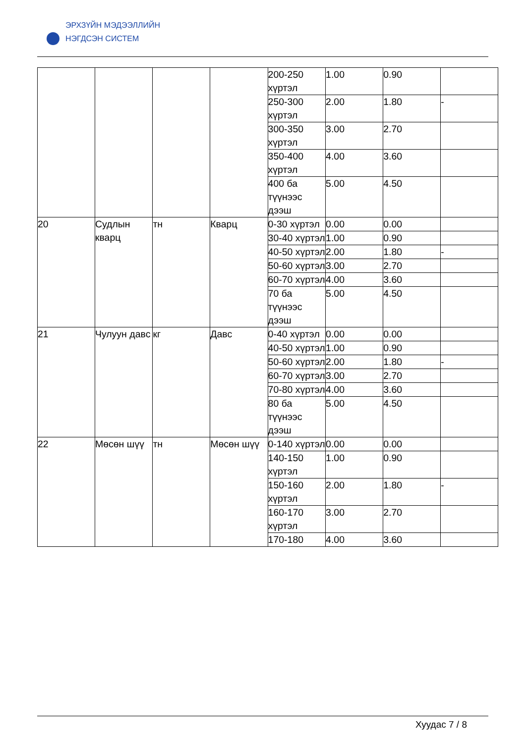ЭРХЗҮЙН МЭДЭЭЛЛИЙН
НЭГДСЭН СИСТЕМ
| | | | | 200-250 хүртэл | 1.00 | 0.90 | |
| | | | | 250-300 хүртэл | 2.00 | 1.80 | - |
| | | | | 300-350 хүртэл | 3.00 | 2.70 | |
| | | | | 350-400 хүртэл | 4.00 | 3.60 | |
| | | | | 400 ба түүнээс дээш | 5.00 | 4.50 | |
| 20 | Судлын кварц | тн | Кварц | 0-30 хүртэл | 0.00 | 0.00 | |
| | | | | 30-40 хүртэл | 1.00 | 0.90 | |
| | | | | 40-50 хүртэл | 2.00 | 1.80 | - |
| | | | | 50-60 хүртэл | 3.00 | 2.70 | |
| | | | | 60-70 хүртэл | 4.00 | 3.60 | |
| | | | | 70 ба түүнээс дээш | 5.00 | 4.50 | |
| 21 | Чулуун давс | кг | Давс | 0-40 хүртэл | 0.00 | 0.00 | |
| | | | | 40-50 хүртэл | 1.00 | 0.90 | |
| | | | | 50-60 хүртэл | 2.00 | 1.80 | - |
| | | | | 60-70 хүртэл | 3.00 | 2.70 | |
| | | | | 70-80 хүртэл | 4.00 | 3.60 | |
| | | | | 80 ба түүнээс дээш | 5.00 | 4.50 | |
| 22 | Мөсөн шүү | тн | Мөсөн шүү | 0-140 хүртэл | 0.00 | 0.00 | |
| | | | | 140-150 хүртэл | 1.00 | 0.90 | |
| | | | | 150-160 хүртэл | 2.00 | 1.80 | - |
| | | | | 160-170 хүртэл | 3.00 | 2.70 | |
| | | | | 170-180 | 4.00 | 3.60 | |
Хуудас 7 / 8